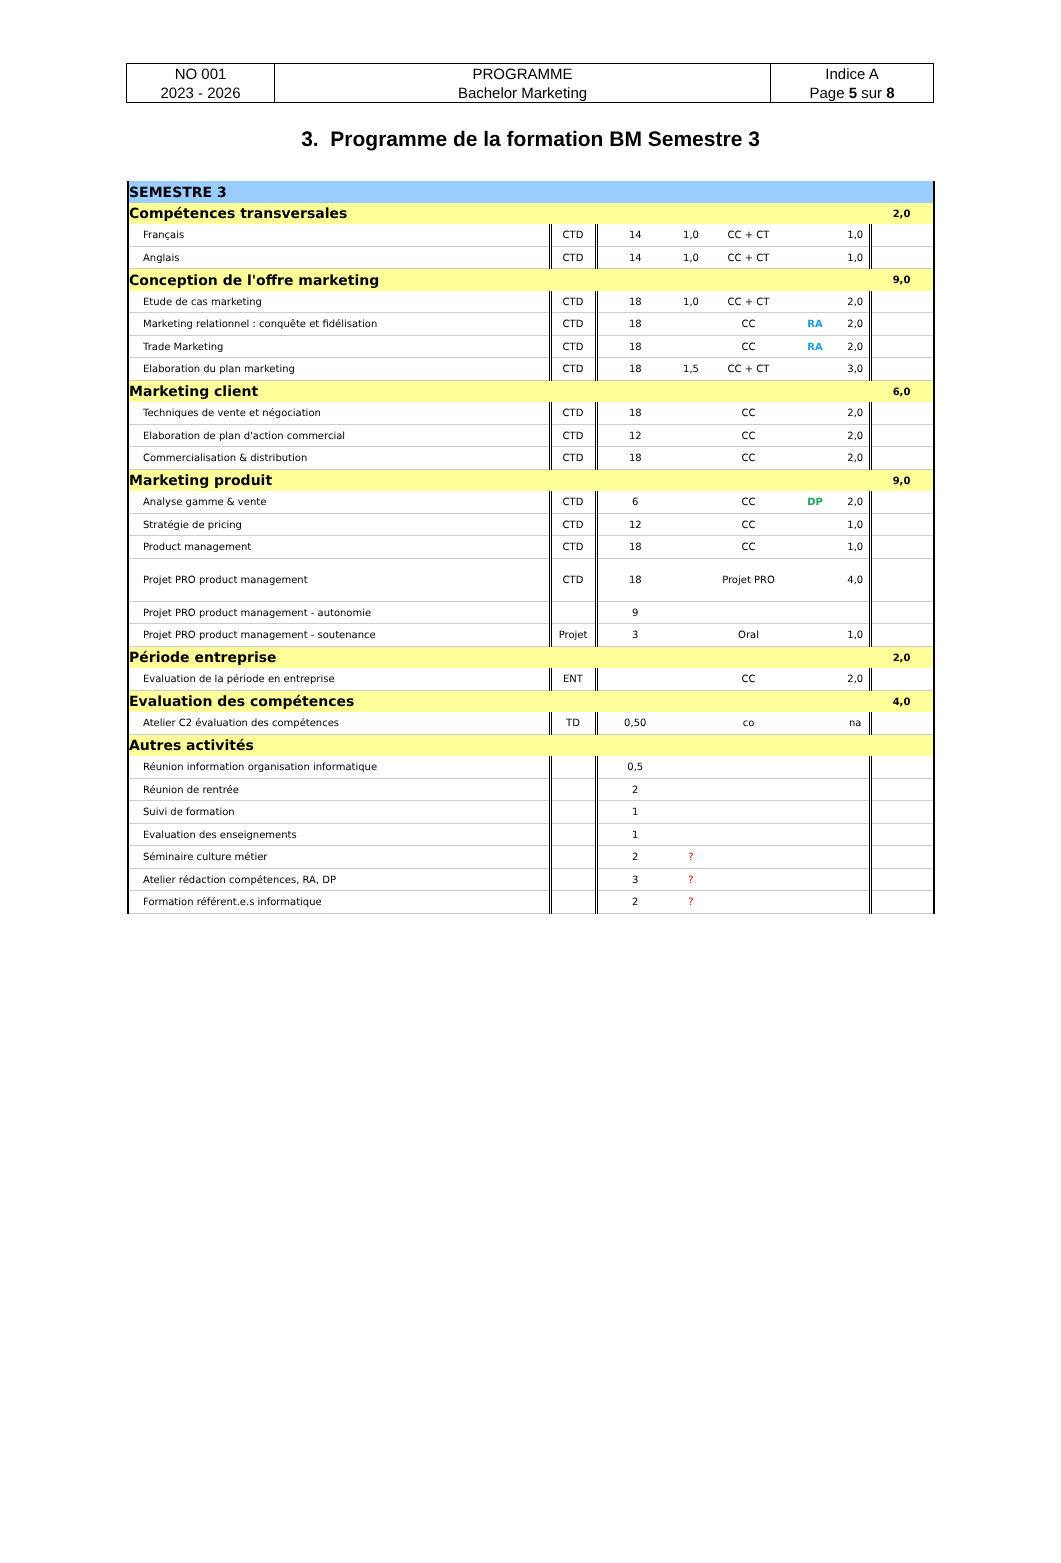| NO 001 2023 - 2026 | PROGRAMME Bachelor Marketing | Indice A Page 5 sur 8 |
3. Programme de la formation BM Semestre 3
| SEMESTRE 3 | | | | | | | |
| Compétences transversales | | | | | | | 2,0 |
| Français | CTD | 14 | 1,0 | CC + CT | | 1,0 | |
| Anglais | CTD | 14 | 1,0 | CC + CT | | 1,0 | |
| Conception de l'offre marketing | | | | | | | 9,0 |
| Etude de cas marketing | CTD | 18 | 1,0 | CC + CT | | 2,0 | |
| Marketing relationnel : conquête et fidélisation | CTD | 18 | | CC | RA | 2,0 | |
| Trade Marketing | CTD | 18 | | CC | RA | 2,0 | |
| Elaboration du plan marketing | CTD | 18 | 1,5 | CC + CT | | 3,0 | |
| Marketing client | | | | | | | 6,0 |
| Techniques de vente et négociation | CTD | 18 | | CC | | 2,0 | |
| Elaboration de plan d'action commercial | CTD | 12 | | CC | | 2,0 | |
| Commercialisation & distribution | CTD | 18 | | CC | | 2,0 | |
| Marketing produit | | | | | | | 9,0 |
| Analyse gamme & vente | CTD | 6 | | CC | DP | 2,0 | |
| Stratégie de pricing | CTD | 12 | | CC | | 1,0 | |
| Product management | CTD | 18 | | CC | | 1,0 | |
| Projet PRO product management | CTD | 18 | | Projet PRO | | 4,0 | |
| Projet PRO product management - autonomie | | 9 | | | | | |
| Projet PRO product management - soutenance | Projet | 3 | | Oral | | 1,0 | |
| Période entreprise | | | | | | | 2,0 |
| Evaluation de la période en entreprise | ENT | | | CC | | 2,0 | |
| Evaluation des compétences | | | | | | | 4,0 |
| Atelier C2 évaluation des compétences | TD | 0,50 | | co | | na | |
| Autres activités | | | | | | | |
| Réunion information organisation informatique | | 0,5 | | | | | |
| Réunion de rentrée | | 2 | | | | | |
| Suivi de formation | | 1 | | | | | |
| Evaluation des enseignements | | 1 | | | | | |
| Séminaire culture métier | | 2 | ? | | | | |
| Atelier rédaction compétences, RA, DP | | 3 | ? | | | | |
| Formation référent.e.s informatique | | 2 | ? | | | | |